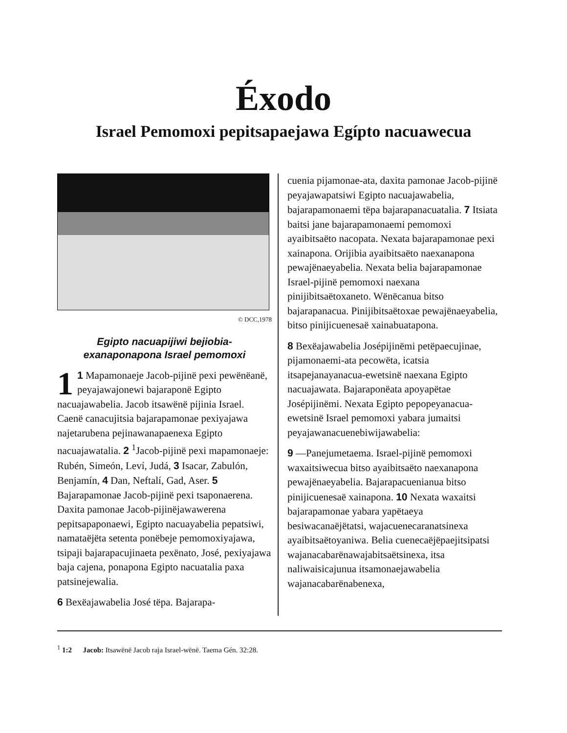Éxodo
Israel Pemomoxi pepitsapaejawa Egípto nacuawecua
© DCC,1978
Egipto nacuapijiwi bejiobia-
exanaponapona Israel pemomoxi
1 1 Mapamonaeje Jacob-pijinë pexi pewënëanë, peyajawajonewi bajaraponë Egipto nacuajawabelia. Jacob itsawënë pijinia Israel. Caenë canacujitsia bajarapamonae pexiyajawa najetarubena pejinawanapaenexa Egipto nacuajawatalia. 2 <sup>1</sup>Jacob-pijinë pexi mapamonaeje: Rubén, Simeón, Leví, Judá, 3 Isacar, Zabulón, Benjamín, 4 Dan, Neftalí, Gad, Aser. 5 Bajarapamonae Jacob-pijinë pexi tsaponaerena. Daxita pamonae Jacob-pijinëjawawerena pepitsapaponaewi, Egipto nacuayabelia pepatsiwi, namataëjëta setenta ponëbeje pemomoxiyajawa, tsipaji bajarapacujinaeta pexënato, José, pexiyajawa baja cajena, ponapona Egipto nacuatalia paxa patsinejewalia.
6 Bexëajawabelia José tëpa. Bajarapa-
cuenia pijamonae-ata, daxita pamonae Jacob-pijinë peyajawapatsiwi Egipto nacuajawabelia, bajarapamonaemi tëpa bajarapanacuatalia. 7 Itsiata baitsi jane bajarapamonaemi pemomoxi ayaibitsaëto nacopata. Nexata bajarapamonae pexi xainapona. Orijibia ayaibitsaëto naexanapona pewajënaeyabelia. Nexata belia bajarapamonae Israel-pijinë pemomoxi naexana pinijibitsaëtoxaneto. Wënëcanua bitso bajarapanacua. Pinijibitsaëtoxae pewajënaeyabelia, bitso pinijicuenesaë xainabuatapona.
8 Bexëajawabelia Josépijinëmi petëpaecujinae, pijamonaemi-ata pecowëta, icatsia itsapejanayanacua-ewetsinë naexana Egipto nacuajawata. Bajaraponëata apoyapëtae Josépijinëmi. Nexata Egipto pepopeyanacua-ewetsinë Israel pemomoxi yabara jumaitsi peyajawanacuenebiwijawabelia:
9 —Panejumetaema. Israel-pijinë pemomoxi waxaitsiwecua bitso ayaibitsaëto naexanapona pewajënaeyabelia. Bajarapacuenianua bitso pinijicuenesaë xainapona. 10 Nexata waxaitsi bajarapamonae yabara yapëtaeya besiwacanaëjëtatsi, wajacuenecaranatsinexa ayaibitsaëtoyaniwa. Belia cuenecaëjëpaejitsipatsi wajanacabarënawajabitsaëtsinexa, itsa naliwaisicajunua itsamonaejawabelia wajanacabarënabenexa,
<sup>1</sup> 1:2 Jacob: Itsawënë Jacob raja Israel-wënë. Taema Gén. 32:28.